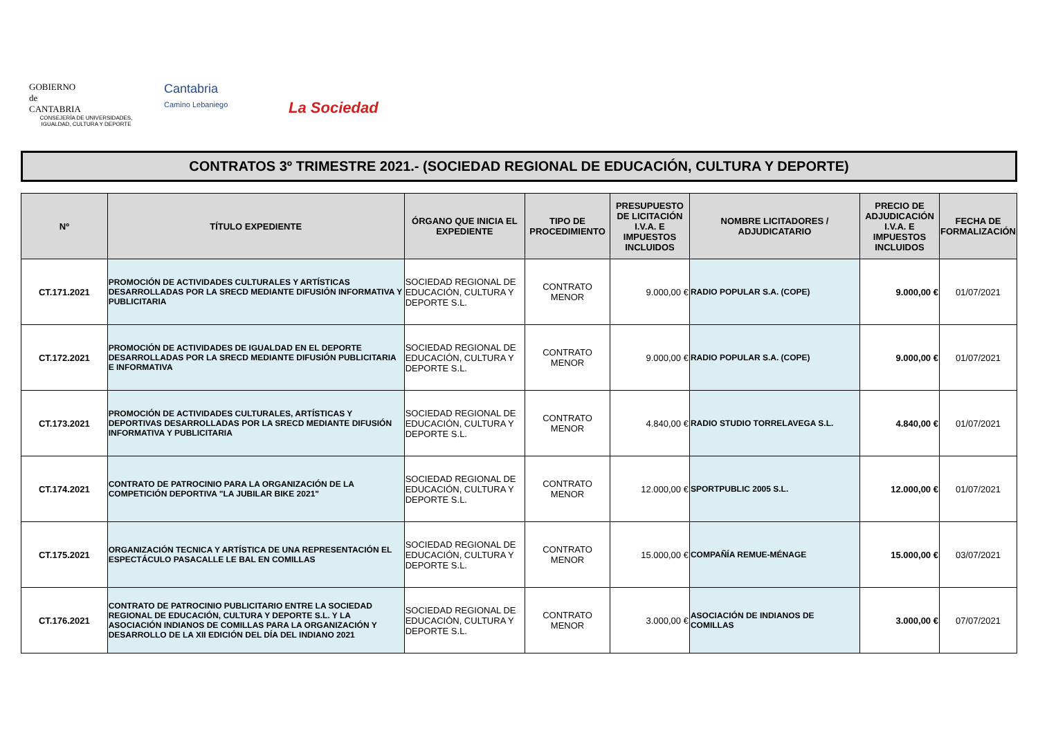GOBIERNO
de
CANTABRIA
CONSEJERÍA DE UNIVERSIDADES, IGUALDAD, CULTURA Y DEPORTE
Cantabria
Camino Lebaniego
La Sociedad
CONTRATOS 3º TRIMESTRE 2021.- (SOCIEDAD REGIONAL DE EDUCACIÓN, CULTURA Y DEPORTE)
| Nº | TÍTULO EXPEDIENTE | ÓRGANO QUE INICIA EL EXPEDIENTE | TIPO DE PROCEDIMIENTO | PRESUPUESTO DE LICITACIÓN I.V.A. E IMPUESTOS INCLUIDOS | NOMBRE LICITADORES / ADJUDICATARIO | PRECIO DE ADJUDICACIÓN I.V.A. E IMPUESTOS INCLUIDOS | FECHA DE FORMALIZACIÓN |
| --- | --- | --- | --- | --- | --- | --- | --- |
| CT.171.2021 | PROMOCIÓN DE ACTIVIDADES CULTURALES Y ARTÍSTICAS DESARROLLADAS POR LA SRECD MEDIANTE DIFUSIÓN INFORMATIVA Y PUBLICITARIA | SOCIEDAD REGIONAL DE EDUCACIÓN, CULTURA Y DEPORTE S.L. | CONTRATO MENOR | 9.000,00 € | RADIO POPULAR S.A. (COPE) | 9.000,00 € | 01/07/2021 |
| CT.172.2021 | PROMOCIÓN DE ACTIVIDADES DE IGUALDAD EN EL DEPORTE DESARROLLADAS POR LA SRECD MEDIANTE DIFUSIÓN PUBLICITARIA E INFORMATIVA | SOCIEDAD REGIONAL DE EDUCACIÓN, CULTURA Y DEPORTE S.L. | CONTRATO MENOR | 9.000,00 € | RADIO POPULAR S.A. (COPE) | 9.000,00 € | 01/07/2021 |
| CT.173.2021 | PROMOCIÓN DE ACTIVIDADES CULTURALES, ARTÍSTICAS Y DEPORTIVAS DESARROLLADAS POR LA SRECD MEDIANTE DIFUSIÓN INFORMATIVA Y PUBLICITARIA | SOCIEDAD REGIONAL DE EDUCACIÓN, CULTURA Y DEPORTE S.L. | CONTRATO MENOR | 4.840,00 € | RADIO STUDIO TORRELAVEGA S.L. | 4.840,00 € | 01/07/2021 |
| CT.174.2021 | CONTRATO DE PATROCINIO PARA LA ORGANIZACIÓN DE LA COMPETICIÓN DEPORTIVA "LA JUBILAR BIKE 2021" | SOCIEDAD REGIONAL DE EDUCACIÓN, CULTURA Y DEPORTE S.L. | CONTRATO MENOR | 12.000,00 € | SPORTPUBLIC 2005 S.L. | 12.000,00 € | 01/07/2021 |
| CT.175.2021 | ORGANIZACIÓN TECNICA Y ARTÍSTICA DE UNA REPRESENTACIÓN EL ESPECTÁCULO PASACALLE LE BAL EN COMILLAS | SOCIEDAD REGIONAL DE EDUCACIÓN, CULTURA Y DEPORTE S.L. | CONTRATO MENOR | 15.000,00 € | COMPAÑÍA REMUE-MÉNAGE | 15.000,00 € | 03/07/2021 |
| CT.176.2021 | CONTRATO DE PATROCINIO PUBLICITARIO ENTRE LA SOCIEDAD REGIONAL DE EDUCACIÓN, CULTURA Y DEPORTE S.L. Y LA ASOCIACIÓN INDIANOS DE COMILLAS PARA LA ORGANIZACIÓN Y DESARROLLO DE LA XII EDICIÓN DEL DÍA DEL INDIANO 2021 | SOCIEDAD REGIONAL DE EDUCACIÓN, CULTURA Y DEPORTE S.L. | CONTRATO MENOR | 3.000,00 € | ASOCIACIÓN DE INDIANOS DE COMILLAS | 3.000,00 € | 07/07/2021 |